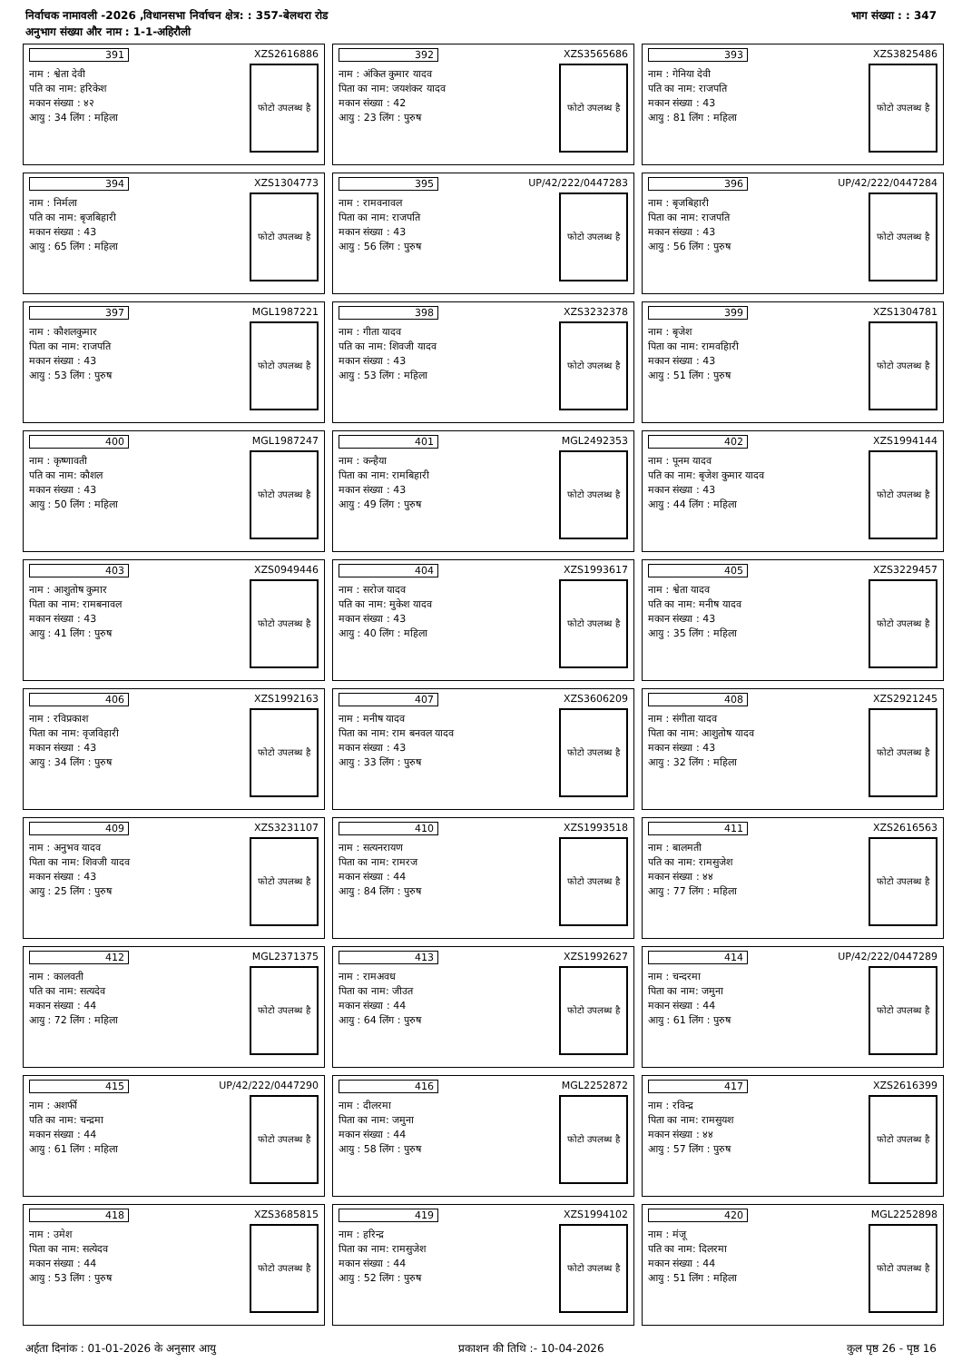निर्वाचक नामावली -2026 ,विधानसभा निर्वाचन क्षेत्र: : 357-बेलथरा रोड भाग संख्या : : 347
अनुभाग संख्या और नाम : 1-1-अहिरौली
391 XZS2616886
नाम : श्वेता देवी
पति का नाम: हरिकेश
मकान संख्या : ४२
आयु : 34 लिंग : महिला
फोटो उपलब्ध है
392 XZS3565686
नाम : अंकित कुमार यादव
पिता का नाम: जयशंकर यादव
मकान संख्या : 42
आयु : 23 लिंग : पुरुष
फोटो उपलब्ध है
393 XZS3825486
नाम : गेनिया देवी
पति का नाम: राजपति
मकान संख्या : 43
आयु : 81 लिंग : महिला
फोटो उपलब्ध है
394 XZS1304773
नाम : निर्मला
पति का नाम: बृजबिहारी
मकान संख्या : 43
आयु : 65 लिंग : महिला
फोटो उपलब्ध है
395 UP/42/222/0447283
नाम : रामवनावल
पिता का नाम: राजपति
मकान संख्या : 43
आयु : 56 लिंग : पुरुष
फोटो उपलब्ध है
396 UP/42/222/0447284
नाम : बृजबिहारी
पिता का नाम: राजपति
मकान संख्या : 43
आयु : 56 लिंग : पुरुष
फोटो उपलब्ध है
397 MGL1987221
नाम : कौशलकुमार
पिता का नाम: राजपति
मकान संख्या : 43
आयु : 53 लिंग : पुरुष
फोटो उपलब्ध है
398 XZS3232378
नाम : गीता यादव
पति का नाम: शिवजी यादव
मकान संख्या : 43
आयु : 53 लिंग : महिला
फोटो उपलब्ध है
399 XZS1304781
नाम : बृजेश
पिता का नाम: रामवहिारी
मकान संख्या : 43
आयु : 51 लिंग : पुरुष
फोटो उपलब्ध है
400 MGL1987247
नाम : कृष्णावती
पति का नाम: कौशल
मकान संख्या : 43
आयु : 50 लिंग : महिला
फोटो उपलब्ध है
401 MGL2492353
नाम : कन्हैया
पिता का नाम: रामबिहारी
मकान संख्या : 43
आयु : 49 लिंग : पुरुष
फोटो उपलब्ध है
402 XZS1994144
नाम : पूनम यादव
पति का नाम: बृजेश कुमार यादव
मकान संख्या : 43
आयु : 44 लिंग : महिला
फोटो उपलब्ध है
403 XZS0949446
नाम : आशुतोष कुमार
पिता का नाम: रामबनावल
मकान संख्या : 43
आयु : 41 लिंग : पुरुष
फोटो उपलब्ध है
404 XZS1993617
नाम : सरोज यादव
पति का नाम: मुकेश यादव
मकान संख्या : 43
आयु : 40 लिंग : महिला
फोटो उपलब्ध है
405 XZS3229457
नाम : श्वेता यादव
पति का नाम: मनीष यादव
मकान संख्या : 43
आयु : 35 लिंग : महिला
फोटो उपलब्ध है
406 XZS1992163
नाम : रविप्रकाश
पिता का नाम: वृजविहारी
मकान संख्या : 43
आयु : 34 लिंग : पुरुष
फोटो उपलब्ध है
407 XZS3606209
नाम : मनीष यादव
पिता का नाम: राम बनवल यादव
मकान संख्या : 43
आयु : 33 लिंग : पुरुष
फोटो उपलब्ध है
408 XZS2921245
नाम : संगीता यादव
पिता का नाम: आशुतोष यादव
मकान संख्या : 43
आयु : 32 लिंग : महिला
फोटो उपलब्ध है
409 XZS3231107
नाम : अनुभव यादव
पिता का नाम: शिवजी यादव
मकान संख्या : 43
आयु : 25 लिंग : पुरुष
फोटो उपलब्ध है
410 XZS1993518
नाम : सत्यनरायण
पिता का नाम: रामरज
मकान संख्या : 44
आयु : 84 लिंग : पुरुष
फोटो उपलब्ध है
411 XZS2616563
नाम : बालमती
पति का नाम: रामसुजेश
मकान संख्या : ४४
आयु : 77 लिंग : महिला
फोटो उपलब्ध है
412 MGL2371375
नाम : कालवती
पति का नाम: सत्यदेव
मकान संख्या : 44
आयु : 72 लिंग : महिला
फोटो उपलब्ध है
413 XZS1992627
नाम : रामअवध
पिता का नाम: जीउत
मकान संख्या : 44
आयु : 64 लिंग : पुरुष
फोटो उपलब्ध है
414 UP/42/222/0447289
नाम : चन्दरमा
पिता का नाम: जमुना
मकान संख्या : 44
आयु : 61 लिंग : पुरुष
फोटो उपलब्ध है
415 UP/42/222/0447290
नाम : अशर्फी
पति का नाम: चन्द्रमा
मकान संख्या : 44
आयु : 61 लिंग : महिला
फोटो उपलब्ध है
416 MGL2252872
नाम : दीलरमा
पिता का नाम: जमुना
मकान संख्या : 44
आयु : 58 लिंग : पुरुष
फोटो उपलब्ध है
417 XZS2616399
नाम : रविन्द्र
पिता का नाम: रामसुयश
मकान संख्या : ४४
आयु : 57 लिंग : पुरुष
फोटो उपलब्ध है
418 XZS3685815
नाम : उमेश
पिता का नाम: सत्येदव
मकान संख्या : 44
आयु : 53 लिंग : पुरुष
फोटो उपलब्ध है
419 XZS1994102
नाम : हरिन्द्र
पिता का नाम: रामसुजेश
मकान संख्या : 44
आयु : 52 लिंग : पुरुष
फोटो उपलब्ध है
420 MGL2252898
नाम : मंजू
पति का नाम: दिलरमा
मकान संख्या : 44
आयु : 51 लिंग : महिला
फोटो उपलब्ध है
अर्हता दिनांक : 01-01-2026 के अनुसार आयु प्रकाशन की तिथि :- 10-04-2026 कुल पृष्ठ 26 - पृष्ठ 16